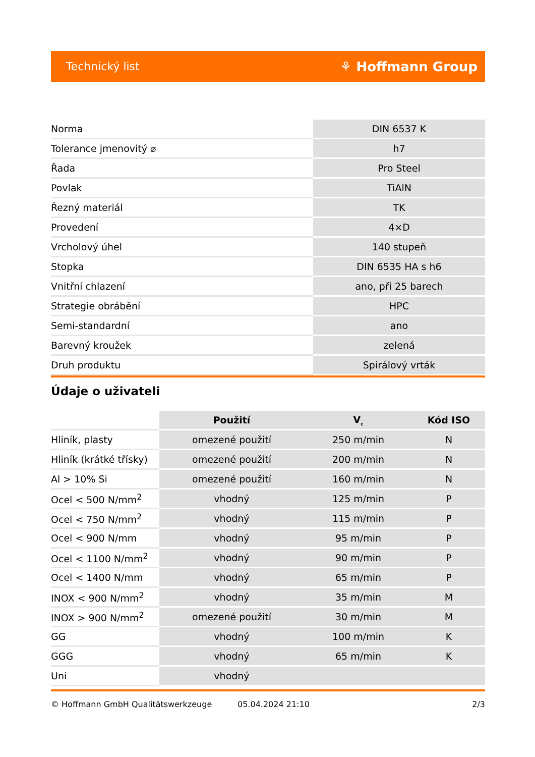Technický list ⚘ Hoffmann Group
| Norma | DIN 6537 K |
| Tolerance jmenovitý ⌀ | h7 |
| Řada | Pro Steel |
| Povlak | TiAlN |
| Řezný materiál | TK |
| Provedení | 4×D |
| Vrcholový úhel | 140 stupeň |
| Stopka | DIN 6535 HA s h6 |
| Vnitřní chlazení | ano, při 25 barech |
| Strategie obrábění | HPC |
| Semi-standardní | ano |
| Barevný kroužek | zelená |
| Druh produktu | Spirálový vrták |
Údaje o uživateli
| | Použití | V<sub>c</sub> | Kód ISO |
| --- | --- | --- | --- |
| Hliník, plasty | omezené použití | 250 m/min | N |
| Hliník (krátké třísky) | omezené použití | 200 m/min | N |
| Al > 10% Si | omezené použití | 160 m/min | N |
| Ocel < 500 N/mm<sup>2</sup> | vhodný | 125 m/min | P |
| Ocel < 750 N/mm<sup>2</sup> | vhodný | 115 m/min | P |
| Ocel < 900 N/mm | vhodný | 95 m/min | P |
| Ocel < 1100 N/mm<sup>2</sup> | vhodný | 90 m/min | P |
| Ocel < 1400 N/mm | vhodný | 65 m/min | P |
| INOX < 900 N/mm<sup>2</sup> | vhodný | 35 m/min | M |
| INOX > 900 N/mm<sup>2</sup> | omezené použití | 30 m/min | M |
| GG | vhodný | 100 m/min | K |
| GGG | vhodný | 65 m/min | K |
| Uni | vhodný | | |
© Hoffmann GmbH Qualitätswerkzeuge 05.04.2024 21:10 2/3